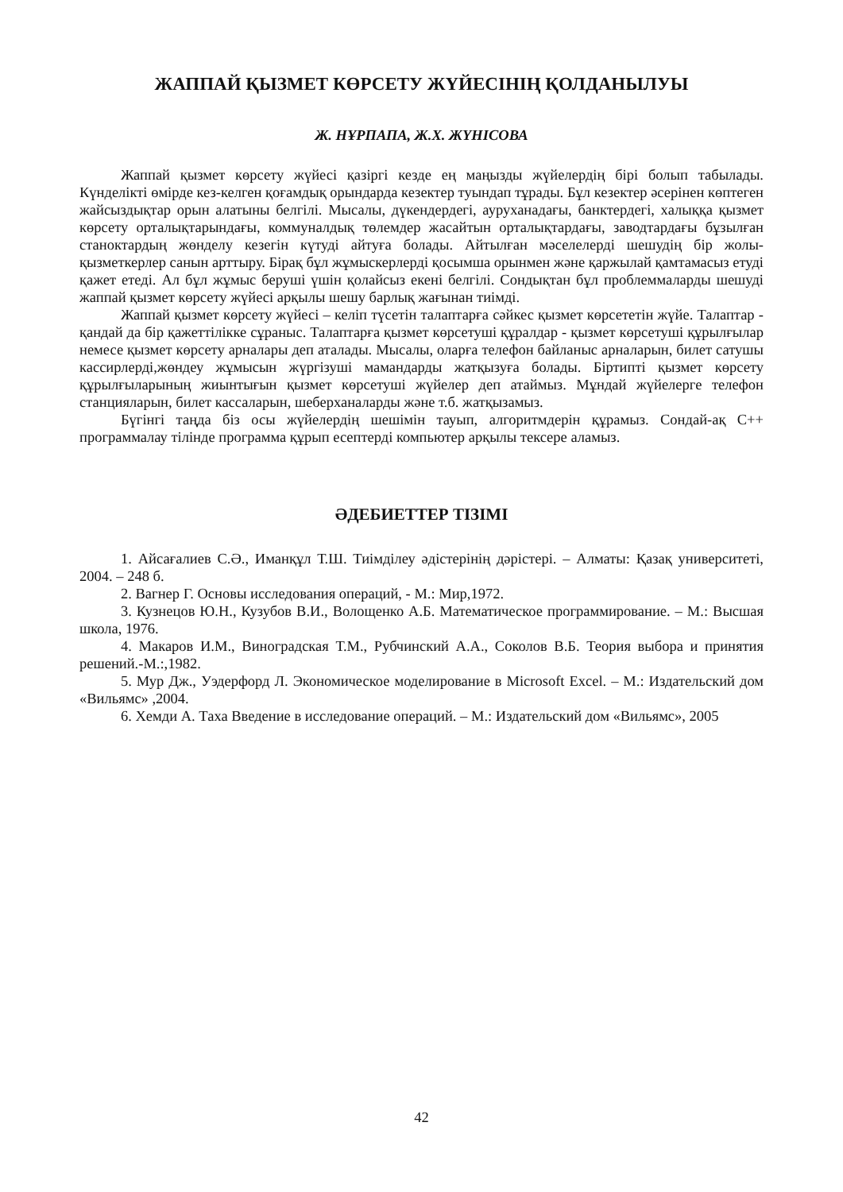ЖАППАЙ ҚЫЗМЕТ КӨРСЕТУ ЖҮЙЕСІНІҢ ҚОЛДАНЫЛУЫ
Ж. НҰРПАПА, Ж.Х. ЖҮНІСОВА
Жаппай қызмет көрсету жүйесі қазіргі кезде ең маңызды жүйелердің бірі болып табылады. Күнделікті өмірде кез-келген қоғамдық орындарда кезектер туындап тұрады. Бұл кезектер әсерінен көптеген жайсыздықтар орын алатыны белгілі. Мысалы, дүкендердегі, ауруханадағы, банктердегі, халыққа қызмет көрсету орталықтарындағы, коммуналдық төлемдер жасайтын орталықтардағы, заводтардағы бұзылған станоктардың жөнделу кезегін күтуді айтуға болады. Айтылған мәселелерді шешудің бір жолы-қызметкерлер санын арттыру. Бірақ бұл жұмыскерлерді қосымша орынмен және қаржылай қамтамасыз етуді қажет етеді. Ал бұл жұмыс беруші үшін қолайсыз екені белгілі. Сондықтан бұл проблеммаларды шешуді жаппай қызмет көрсету жүйесі арқылы шешу барлық жағынан тиімді.
Жаппай қызмет көрсету жүйесі – келіп түсетін талаптарға сәйкес қызмет көрсететін жүйе. Талаптар - қандай да бір қажеттілікке сұраныс. Талаптарға қызмет көрсетуші құралдар - қызмет көрсетуші құрылғылар немесе қызмет көрсету арналары деп аталады. Мысалы, оларға телефон байланыс арналарын, билет сатушы кассирлерді,жөндеу жұмысын жүргізуші мамандарды жатқызуға болады. Біртипті қызмет көрсету құрылғыларының жиынтығын қызмет көрсетуші жүйелер деп атаймыз. Мұндай жүйелерге телефон станцияларын, билет кассаларын, шеберханаларды және т.б. жатқызамыз.
Бүгінгі таңда біз осы жүйелердің шешімін тауып, алгоритмдерін құрамыз. Сондай-ақ С++ программалау тілінде программа құрып есептерді компьютер арқылы тексере аламыз.
ӘДЕБИЕТТЕР ТІЗІМІ
1. Айсағалиев С.Ә., Иманқұл Т.Ш. Тиімділеу әдістерінің дәрістері. – Алматы: Қазақ университеті, 2004. – 248 б.
2. Вагнер Г. Основы исследования операций, - М.: Мир,1972.
3. Кузнецов Ю.Н., Кузубов В.И., Волощенко А.Б. Математическое программирование. – М.: Высшая школа, 1976.
4. Макаров И.М., Виноградская Т.М., Рубчинский А.А., Соколов В.Б. Теория выбора и принятия решений.-М.:,1982.
5. Мур Дж., Уэдерфорд Л. Экономическое моделирование в Microsoft Excel. – М.: Издательский дом «Вильямс» ,2004.
6. Хемди А. Таха Введение в исследование операций. – М.: Издательский дом «Вильямс», 2005
42